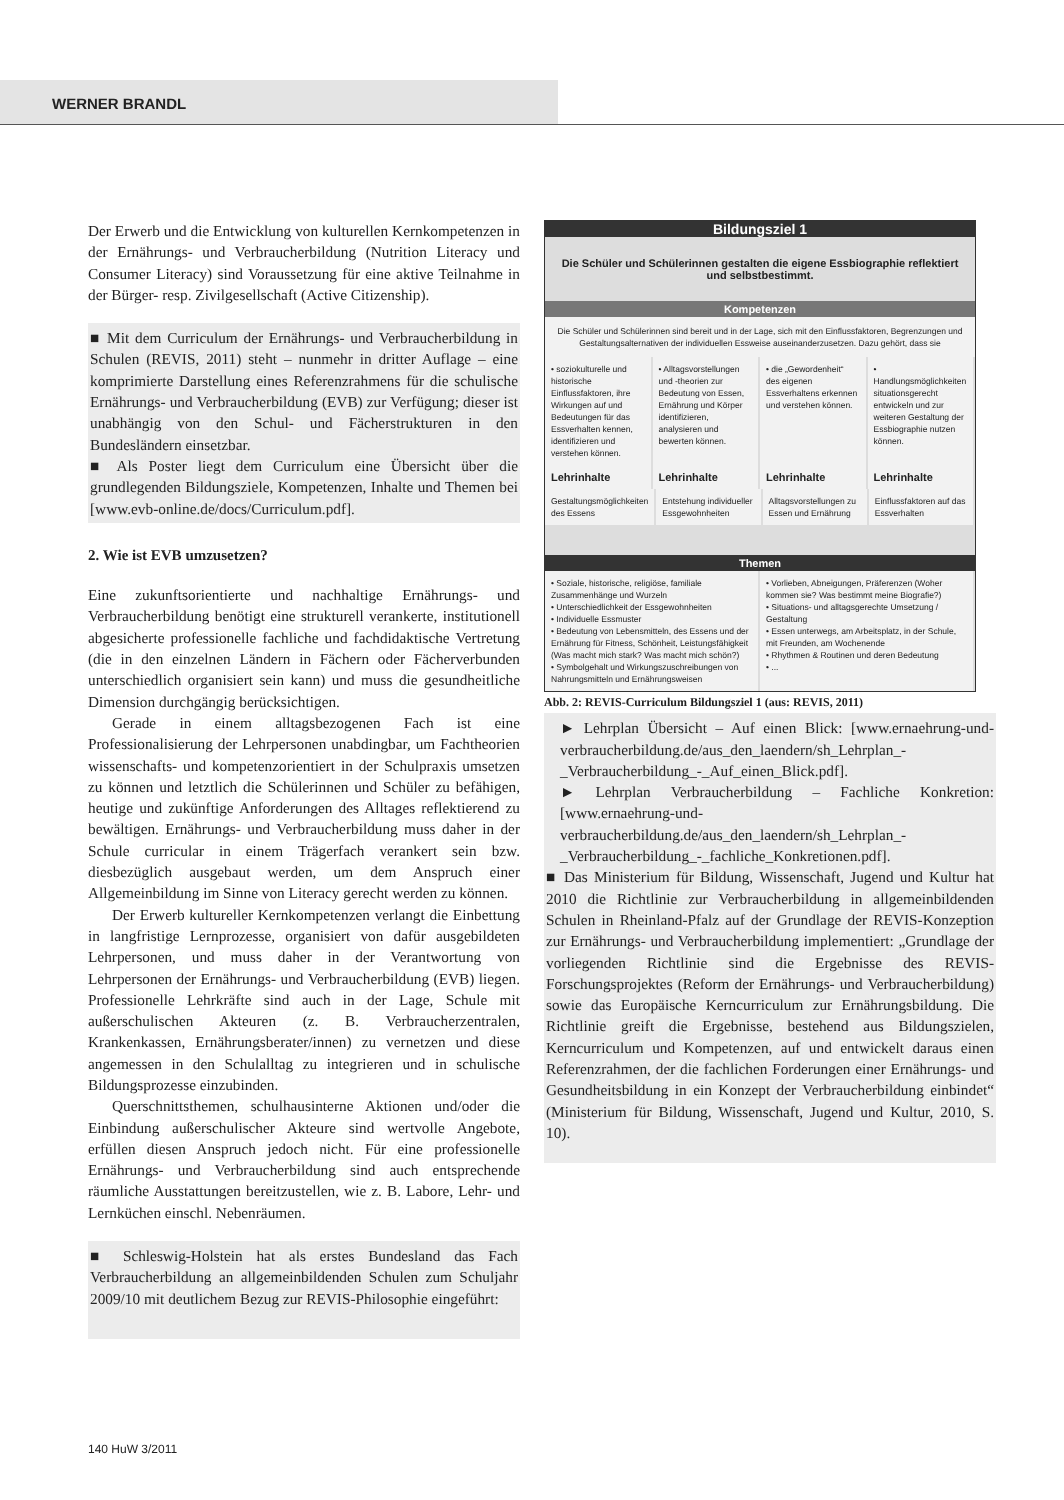WERNER BRANDL
Der Erwerb und die Entwicklung von kulturellen Kernkompetenzen in der Ernährungs- und Verbraucherbildung (Nutrition Literacy und Consumer Literacy) sind Voraussetzung für eine aktive Teilnahme in der Bürger- resp. Zivilgesellschaft (Active Citizenship).
■ Mit dem Curriculum der Ernährungs- und Verbraucherbildung in Schulen (REVIS, 2011) steht – nunmehr in dritter Auflage – eine komprimierte Darstellung eines Referenzrahmens für die schulische Ernährungs- und Verbraucherbildung (EVB) zur Verfügung; dieser ist unabhängig von den Schul- und Fächerstrukturen in den Bundesländern einsetzbar.
■ Als Poster liegt dem Curriculum eine Übersicht über die grundlegenden Bildungsziele, Kompetenzen, Inhalte und Themen bei [www.evb-online.de/docs/Curriculum.pdf].
2. Wie ist EVB umzusetzen?
Eine zukunftsorientierte und nachhaltige Ernährungs- und Verbraucherbildung benötigt eine strukturell verankerte, institutionell abgesicherte professionelle fachliche und fachdidaktische Vertretung (die in den einzelnen Ländern in Fächern oder Fächerverbunden unterschiedlich organisiert sein kann) und muss die gesundheitliche Dimension durchgängig berücksichtigen.
Gerade in einem alltagsbezogenen Fach ist eine Professionalisierung der Lehrpersonen unabdingbar, um Fachtheorien wissenschafts- und kompetenzorientiert in der Schulpraxis umsetzen zu können und letztlich die Schülerinnen und Schüler zu befähigen, heutige und zukünftige Anforderungen des Alltages reflektierend zu bewältigen. Ernährungs- und Verbraucherbildung muss daher in der Schule curricular in einem Trägerfach verankert sein bzw. diesbezüglich ausgebaut werden, um dem Anspruch einer Allgemeinbildung im Sinne von Literacy gerecht werden zu können.
Der Erwerb kultureller Kernkompetenzen verlangt die Einbettung in langfristige Lernprozesse, organisiert von dafür ausgebildeten Lehrpersonen, und muss daher in der Verantwortung von Lehrpersonen der Ernährungs- und Verbraucherbildung (EVB) liegen. Professionelle Lehrkräfte sind auch in der Lage, Schule mit außerschulischen Akteuren (z. B. Verbraucherzentralen, Krankenkassen, Ernährungsberater/innen) zu vernetzen und diese angemessen in den Schulalltag zu integrieren und in schulische Bildungsprozesse einzubinden.
Querschnittsthemen, schulhausinterne Aktionen und/oder die Einbindung außerschulischer Akteure sind wertvolle Angebote, erfüllen diesen Anspruch jedoch nicht. Für eine professionelle Ernährungs- und Verbraucherbildung sind auch entsprechende räumliche Ausstattungen bereitzustellen, wie z. B. Labore, Lehr- und Lernküchen einschl. Nebenräumen.
■ Schleswig-Holstein hat als erstes Bundesland das Fach Verbraucherbildung an allgemeinbildenden Schulen zum Schuljahr 2009/10 mit deutlichem Bezug zur REVIS-Philosophie eingeführt:
Bildungsziel 1
Die Schüler und Schülerinnen gestalten die eigene Essbiographie reflektiert und selbstbestimmt.
Kompetenzen
Die Schüler und Schülerinnen sind bereit und in der Lage, sich mit den Einflussfaktoren, Begrenzungen und Gestaltungsalternativen der individuellen Essweise auseinanderzusetzen. Dazu gehört, dass sie
• soziokulturelle und historische Einflussfaktoren, ihre Wirkungen auf und Bedeutungen für das Essverhalten kennen, identifizieren und verstehen können.
• Alltagsvorstellungen und -theorien zur Bedeutung von Essen, Ernährung und Körper identifizieren, analysieren und bewerten können.
• die „Gewordenheit“ des eigenen Essverhaltens erkennen und verstehen können.
• Handlungsmöglichkeiten situationsgerecht entwickeln und zur weiteren Gestaltung der Essbiographie nutzen können.
Lehrinhalte Lehrinhalte Lehrinhalte Lehrinhalte
Gestaltungsmöglichkeiten des Essens
Entstehung individueller Essgewohnheiten
Alltagsvorstellungen zu Essen und Ernährung
Einflussfaktoren auf das Essverhalten
Themen
• Soziale, historische, religiöse, familiale Zusammenhänge und Wurzeln
• Unterschiedlichkeit der Essgewohnheiten
• Individuelle Essmuster
• Bedeutung von Lebensmitteln, des Essens und der Ernährung für Fitness, Schönheit, Leistungsfähigkeit (Was macht mich stark? Was macht mich schön?)
• Symbolgehalt und Wirkungszuschreibungen von Nahrungsmitteln und Ernährungsweisen
• Vorlieben, Abneigungen, Präferenzen (Woher kommen sie? Was bestimmt meine Biografie?)
• Situations- und alltagsgerechte Umsetzung / Gestaltung
• Essen unterwegs, am Arbeitsplatz, in der Schule, mit Freunden, am Wochenende
• Rhythmen & Routinen und deren Bedeutung
• ...
Abb. 2: REVIS-Curriculum Bildungsziel 1 (aus: REVIS, 2011)
► Lehrplan Übersicht – Auf einen Blick: [www.ernaehrung-und-verbraucherbildung.de/aus_den_laendern/sh_Lehrplan_-_Verbraucherbildung_-_Auf_einen_Blick.pdf].
► Lehrplan Verbraucherbildung – Fachliche Konkretion: [www.ernaehrung-und-verbraucherbildung.de/aus_den_laendern/sh_Lehrplan_-_Verbraucherbildung_-_fachliche_Konkretionen.pdf].
■ Das Ministerium für Bildung, Wissenschaft, Jugend und Kultur hat 2010 die Richtlinie zur Verbraucherbildung in allgemeinbildenden Schulen in Rheinland-Pfalz auf der Grundlage der REVIS-Konzeption zur Ernährungs- und Verbraucherbildung implementiert: „Grundlage der vorliegenden Richtlinie sind die Ergebnisse des REVIS-Forschungsprojektes (Reform der Ernährungs- und Verbraucherbildung) sowie das Europäische Kerncurriculum zur Ernährungsbildung. Die Richtlinie greift die Ergebnisse, bestehend aus Bildungszielen, Kerncurriculum und Kompetenzen, auf und entwickelt daraus einen Referenzrahmen, der die fachlichen Forderungen einer Ernährungs- und Gesundheitsbildung in ein Konzept der Verbraucherbildung einbindet“ (Ministerium für Bildung, Wissenschaft, Jugend und Kultur, 2010, S. 10).
140 HuW 3/2011